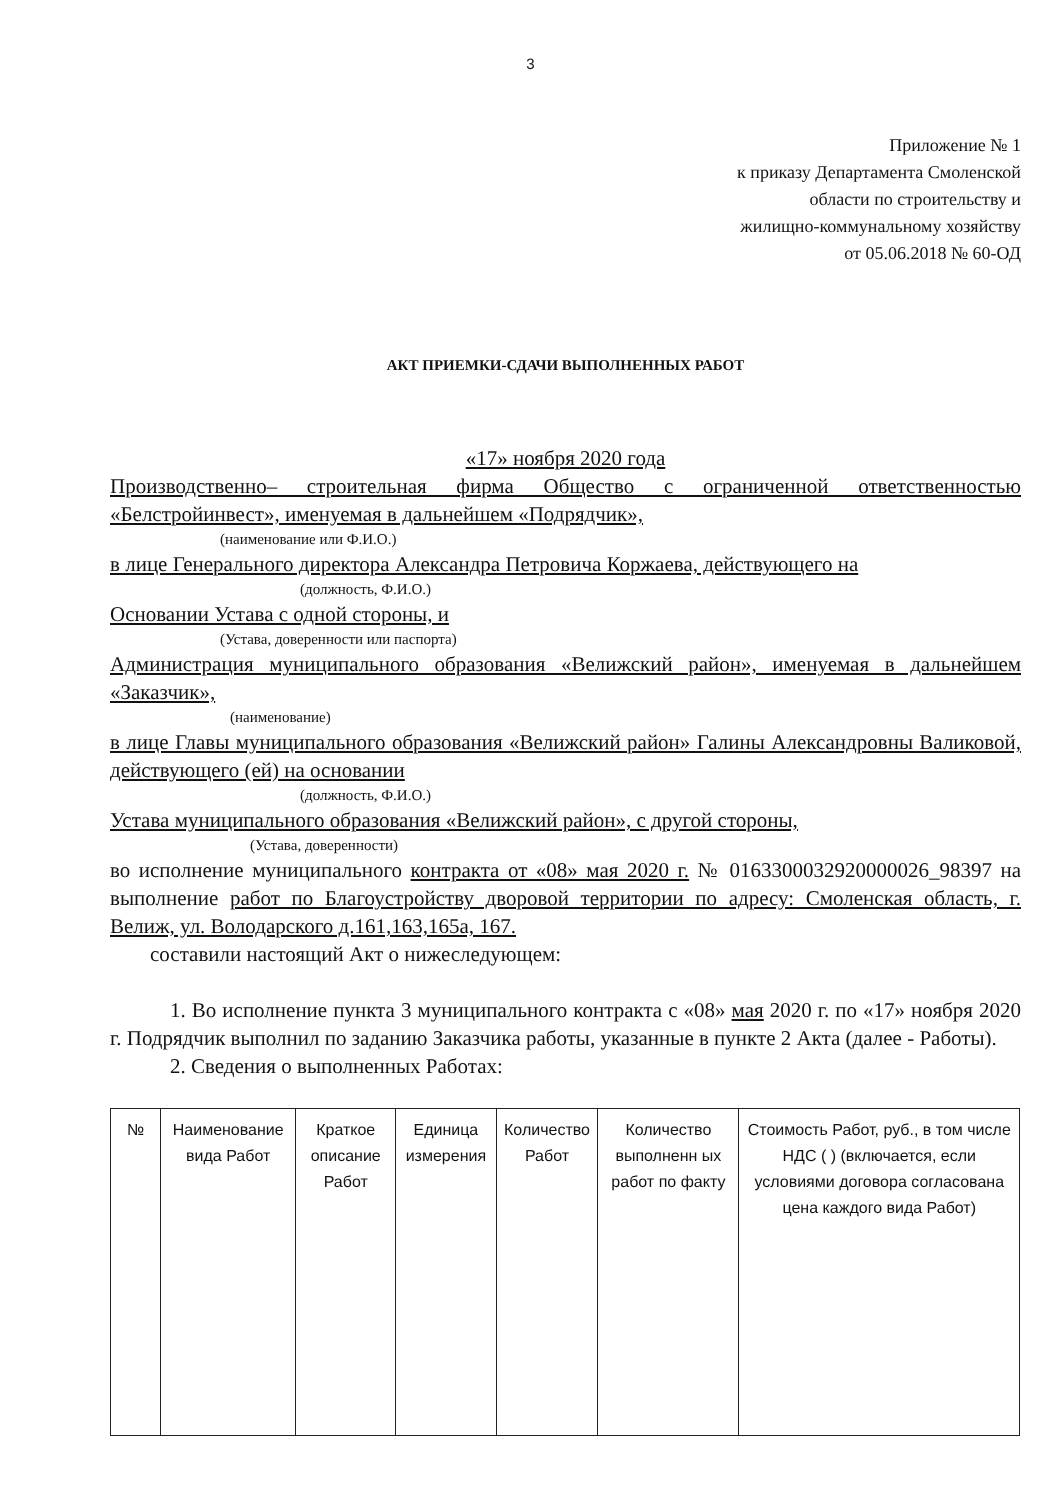3
Приложение № 1
к приказу Департамента Смоленской
области по строительству и
жилищно-коммунальному хозяйству
от 05.06.2018 № 60-ОД
АКТ ПРИЕМКИ-СДАЧИ ВЫПОЛНЕННЫХ РАБОТ
«17» ноября 2020 года
Производственно– строительная фирма Общество с ограниченной ответственностью «Белстройинвест», именуемая в дальнейшем «Подрядчик»,
(наименование или Ф.И.О.)
в лице Генерального директора Александра Петровича Коржаева, действующего на
(должность, Ф.И.О.)
Основании Устава с одной стороны, и
(Устава, доверенности или паспорта)
Администрация муниципального образования «Велижский район», именуемая в дальнейшем «Заказчик»,
(наименование)
в лице Главы муниципального образования «Велижский район» Галины Александровны Валиковой, действующего (ей) на основании
(должность, Ф.И.О.)
Устава муниципального образования «Велижский район», с другой стороны,
(Устава, доверенности)
во исполнение муниципального контракта от «08» мая 2020 г. № 0163300032920000026_98397 на выполнение работ по Благоустройству дворовой территории по адресу: Смоленская область, г. Велиж, ул. Володарского д.161,163,165а, 167.
составили настоящий Акт о нижеследующем:
1. Во исполнение пункта 3 муниципального контракта с «08» мая 2020 г. по «17» ноября 2020 г. Подрядчик выполнил по заданию Заказчика работы, указанные в пункте 2 Акта (далее - Работы).
2. Сведения о выполненных Работах:
| № | Наименование вида Работ | Краткое описание Работ | Единица измерения | Количество Работ | Количество выполненн ых работ по факту | Стоимость Работ, руб., в том числе НДС ( ) (включается, если условиями договора согласована цена каждого вида Работ) |